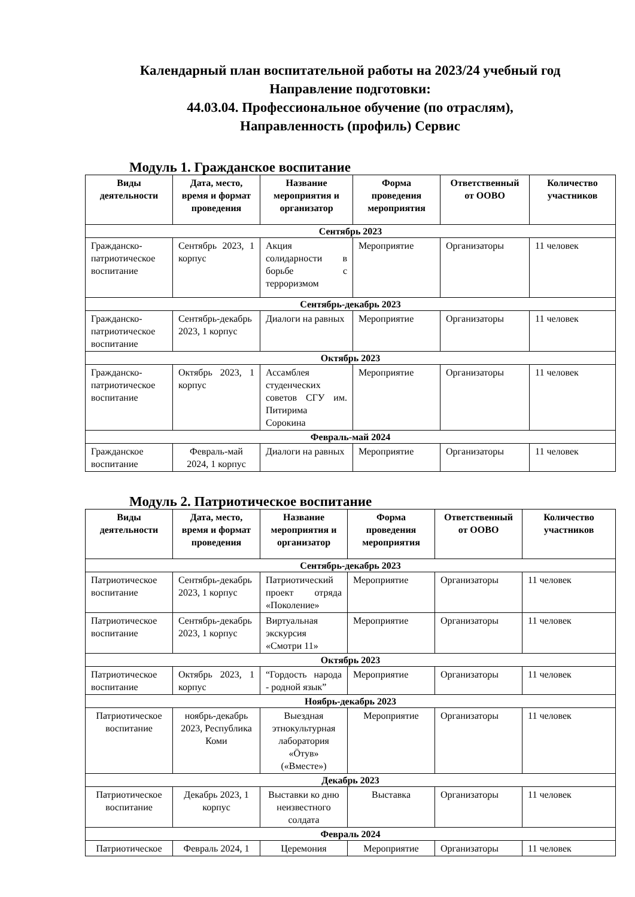Календарный план воспитательной работы на 2023/24 учебный год
Направление подготовки:
44.03.04. Профессиональное обучение (по отраслям),
Направленность (профиль) Сервис
Модуль 1. Гражданское воспитание
| Виды деятельности | Дата, место, время и формат проведения | Название мероприятия и организатор | Форма проведения мероприятия | Ответственный от ООВО | Количество участников |
| --- | --- | --- | --- | --- | --- |
| Сентябрь 2023 | | | | | |
| Гражданско-патриотическое воспитание | Сентябрь 2023, 1 корпус | Акция солидарности в борьбе с терроризмом | Мероприятие | Организаторы | 11 человек |
| Сентябрь-декабрь 2023 | | | | | |
| Гражданско-патриотическое воспитание | Сентябрь-декабрь 2023, 1 корпус | Диалоги на равных | Мероприятие | Организаторы | 11 человек |
| Октябрь 2023 | | | | | |
| Гражданско-патриотическое воспитание | Октябрь 2023, 1 корпус | Ассамблея студенческих советов СГУ им. Питирима Сорокина | Мероприятие | Организаторы | 11 человек |
| Февраль-май 2024 | | | | | |
| Гражданское воспитание | Февраль-май 2024, 1 корпус | Диалоги на равных | Мероприятие | Организаторы | 11 человек |
Модуль 2. Патриотическое воспитание
| Виды деятельности | Дата, место, время и формат проведения | Название мероприятия и организатор | Форма проведения мероприятия | Ответственный от ООВО | Количество участников |
| --- | --- | --- | --- | --- | --- |
| Сентябрь-декабрь 2023 | | | | | |
| Патриотическое воспитание | Сентябрь-декабрь 2023, 1 корпус | Патриотический проект отряда «Поколение» | Мероприятие | Организаторы | 11 человек |
| Патриотическое воспитание | Сентябрь-декабрь 2023, 1 корпус | Виртуальная экскурсия «Смотри 11» | Мероприятие | Организаторы | 11 человек |
| Октябрь 2023 | | | | | |
| Патриотическое воспитание | Октябрь 2023, 1 корпус | “Гордость народа - родной язык” | Мероприятие | Организаторы | 11 человек |
| Ноябрь-декабрь 2023 | | | | | |
| Патриотическое воспитание | ноябрь-декабрь 2023, Республика Коми | Выездная этнокультурная лаборатория «Ӧтув» («Вместе») | Мероприятие | Организаторы | 11 человек |
| Декабрь 2023 | | | | | |
| Патриотическое воспитание | Декабрь 2023, 1 корпус | Выставки ко дню неизвестного солдата | Выставка | Организаторы | 11 человек |
| Февраль 2024 | | | | | |
| Патриотическое | Февраль 2024, 1 | Церемония | Мероприятие | Организаторы | 11 человек |